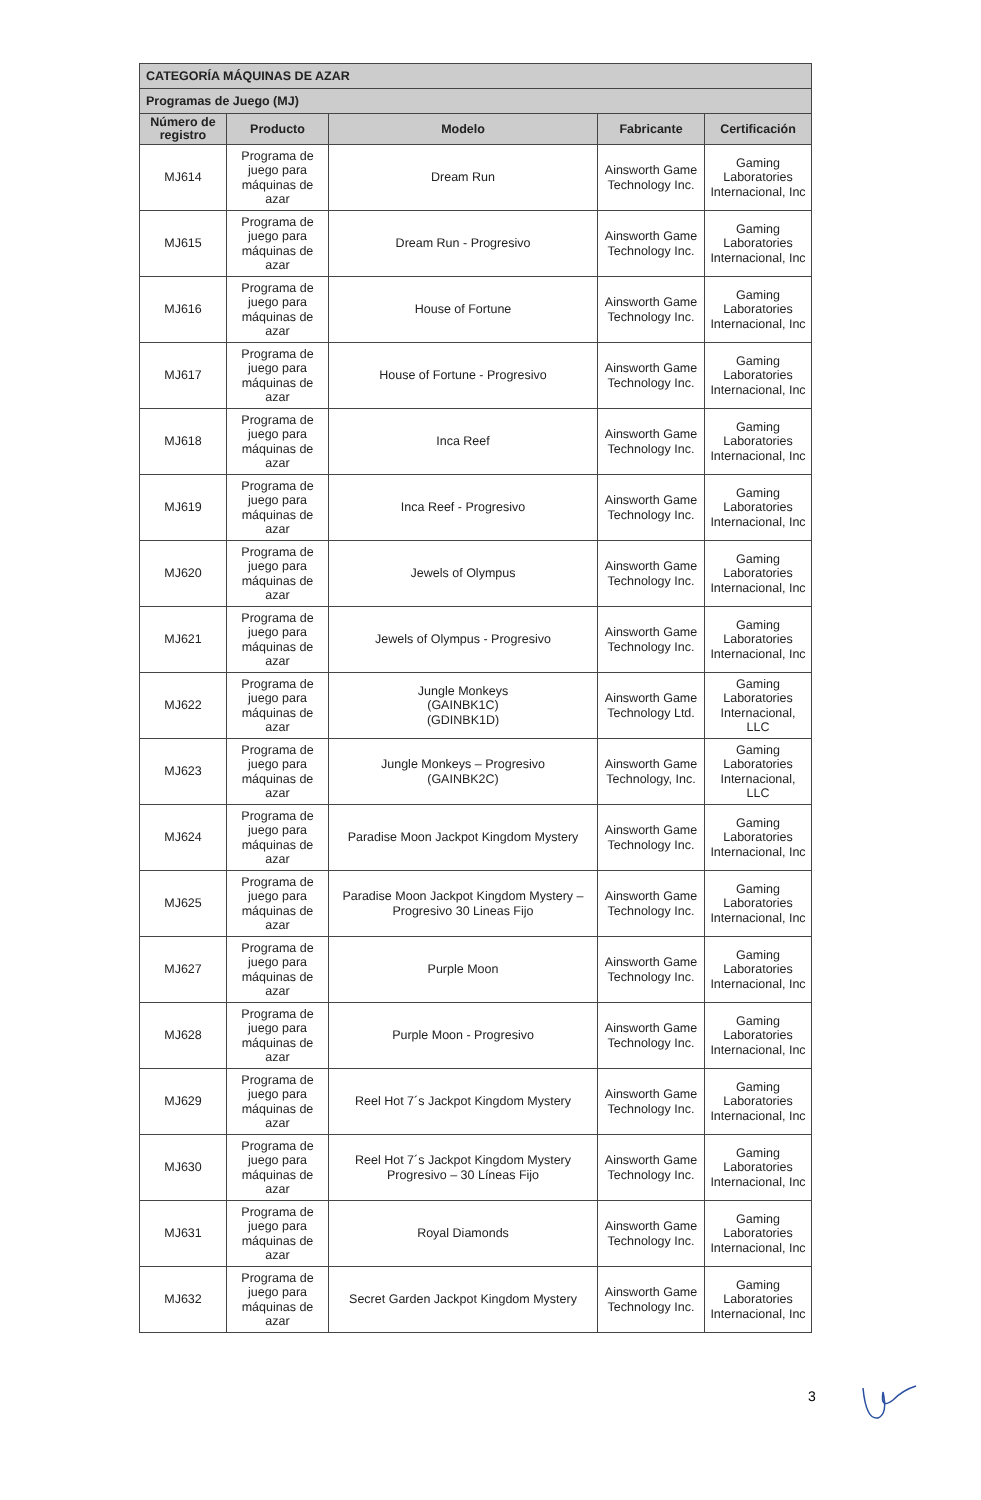| CATEGORÍA MÁQUINAS DE AZAR | | | | |
| Programas de Juego (MJ) | | | | |
| Número de registro | Producto | Modelo | Fabricante | Certificación |
| MJ614 | Programa de juego para máquinas de azar | Dream Run | Ainsworth Game Technology Inc. | Gaming Laboratories Internacional, Inc |
| MJ615 | Programa de juego para máquinas de azar | Dream Run - Progresivo | Ainsworth Game Technology Inc. | Gaming Laboratories Internacional, Inc |
| MJ616 | Programa de juego para máquinas de azar | House of Fortune | Ainsworth Game Technology Inc. | Gaming Laboratories Internacional, Inc |
| MJ617 | Programa de juego para máquinas de azar | House of Fortune - Progresivo | Ainsworth Game Technology Inc. | Gaming Laboratories Internacional, Inc |
| MJ618 | Programa de juego para máquinas de azar | Inca Reef | Ainsworth Game Technology Inc. | Gaming Laboratories Internacional, Inc |
| MJ619 | Programa de juego para máquinas de azar | Inca Reef - Progresivo | Ainsworth Game Technology Inc. | Gaming Laboratories Internacional, Inc |
| MJ620 | Programa de juego para máquinas de azar | Jewels of Olympus | Ainsworth Game Technology Inc. | Gaming Laboratories Internacional, Inc |
| MJ621 | Programa de juego para máquinas de azar | Jewels of Olympus - Progresivo | Ainsworth Game Technology Inc. | Gaming Laboratories Internacional, Inc |
| MJ622 | Programa de juego para máquinas de azar | Jungle Monkeys (GAINBK1C) (GDINBK1D) | Ainsworth Game Technology Ltd. | Gaming Laboratories Internacional, LLC |
| MJ623 | Programa de juego para máquinas de azar | Jungle Monkeys – Progresivo (GAINBK2C) | Ainsworth Game Technology, Inc. | Gaming Laboratories Internacional, LLC |
| MJ624 | Programa de juego para máquinas de azar | Paradise Moon Jackpot Kingdom Mystery | Ainsworth Game Technology Inc. | Gaming Laboratories Internacional, Inc |
| MJ625 | Programa de juego para máquinas de azar | Paradise Moon Jackpot Kingdom Mystery – Progresivo 30 Lineas Fijo | Ainsworth Game Technology Inc. | Gaming Laboratories Internacional, Inc |
| MJ627 | Programa de juego para máquinas de azar | Purple Moon | Ainsworth Game Technology Inc. | Gaming Laboratories Internacional, Inc |
| MJ628 | Programa de juego para máquinas de azar | Purple Moon - Progresivo | Ainsworth Game Technology Inc. | Gaming Laboratories Internacional, Inc |
| MJ629 | Programa de juego para máquinas de azar | Reel Hot 7´s Jackpot Kingdom Mystery | Ainsworth Game Technology Inc. | Gaming Laboratories Internacional, Inc |
| MJ630 | Programa de juego para máquinas de azar | Reel Hot 7´s Jackpot Kingdom Mystery Progresivo – 30 Líneas Fijo | Ainsworth Game Technology Inc. | Gaming Laboratories Internacional, Inc |
| MJ631 | Programa de juego para máquinas de azar | Royal Diamonds | Ainsworth Game Technology Inc. | Gaming Laboratories Internacional, Inc |
| MJ632 | Programa de juego para máquinas de azar | Secret Garden Jackpot Kingdom Mystery | Ainsworth Game Technology Inc. | Gaming Laboratories Internacional, Inc |
3